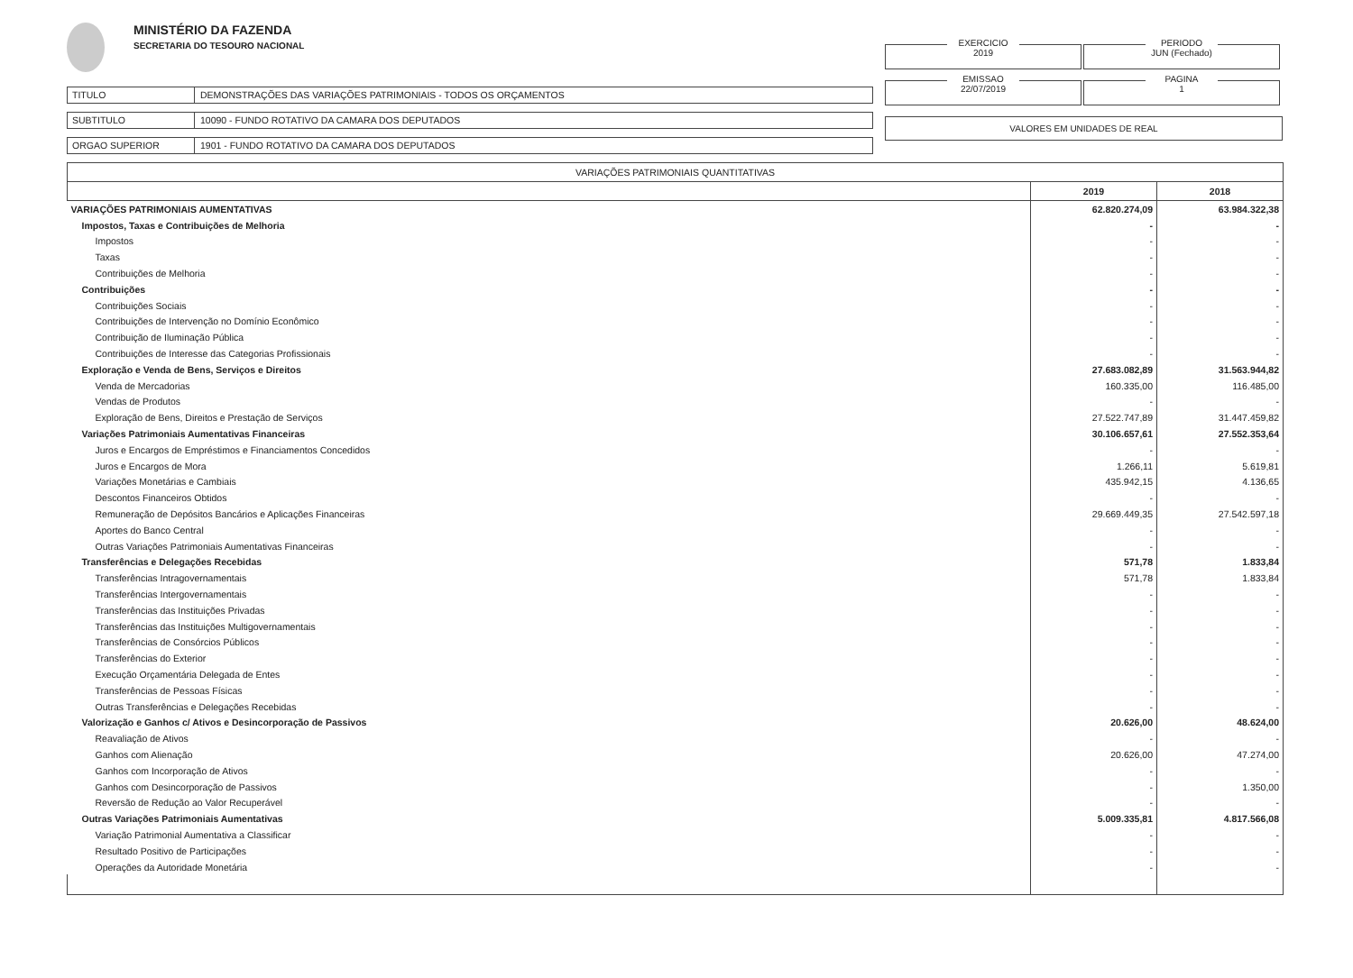MINISTÉRIO DA FAZENDA
SECRETARIA DO TESOURO NACIONAL
TITULO DEMONSTRAÇÕES DAS VARIAÇÕES PATRIMONIAIS - TODOS OS ORÇAMENTOS
SUBTITULO 10090 - FUNDO ROTATIVO DA CAMARA DOS DEPUTADOS
ORGAO SUPERIOR 1901 - FUNDO ROTATIVO DA CAMARA DOS DEPUTADOS
EXERCICIO 2019
PERIODO JUN (Fechado)
EMISSAO 22/07/2019
PAGINA 1
VALORES EM UNIDADES DE REAL
| VARIAÇÕES PATRIMONIAIS QUANTITATIVAS | | |
| --- | --- | --- |
| | 2019 | 2018 |
| VARIAÇÕES PATRIMONIAIS AUMENTATIVAS | 62.820.274,09 | 63.984.322,38 |
| Impostos, Taxas e Contribuições de Melhoria | - | - |
| Impostos | - | - |
| Taxas | - | - |
| Contribuições de Melhoria | - | - |
| Contribuições | - | - |
| Contribuições Sociais | - | - |
| Contribuições de Intervenção no Domínio Econômico | - | - |
| Contribuição de Iluminação Pública | - | - |
| Contribuições de Interesse das Categorias Profissionais | - | - |
| Exploração e Venda de Bens, Serviços e Direitos | 27.683.082,89 | 31.563.944,82 |
| Venda de Mercadorias | 160.335,00 | 116.485,00 |
| Vendas de Produtos | - | - |
| Exploração de Bens, Direitos e Prestação de Serviços | 27.522.747,89 | 31.447.459,82 |
| Variações Patrimoniais Aumentativas Financeiras | 30.106.657,61 | 27.552.353,64 |
| Juros e Encargos de Empréstimos e Financiamentos Concedidos | - | - |
| Juros e Encargos de Mora | 1.266,11 | 5.619,81 |
| Variações Monetárias e Cambiais | 435.942,15 | 4.136,65 |
| Descontos Financeiros Obtidos | - | - |
| Remuneração de Depósitos Bancários e Aplicações Financeiras | 29.669.449,35 | 27.542.597,18 |
| Aportes do Banco Central | - | - |
| Outras Variações Patrimoniais Aumentativas Financeiras | - | - |
| Transferências e Delegações Recebidas | 571,78 | 1.833,84 |
| Transferências Intragovernamentais | 571,78 | 1.833,84 |
| Transferências Intergovernamentais | - | - |
| Transferências das Instituições Privadas | - | - |
| Transferências das Instituições Multigovernamentais | - | - |
| Transferências de Consórcios Públicos | - | - |
| Transferências do Exterior | - | - |
| Execução Orçamentária Delegada de Entes | - | - |
| Transferências de Pessoas Físicas | - | - |
| Outras Transferências e Delegações Recebidas | - | - |
| Valorização e Ganhos c/ Ativos e Desincorporação de Passivos | 20.626,00 | 48.624,00 |
| Reavaliação de Ativos | - | - |
| Ganhos com Alienação | 20.626,00 | 47.274,00 |
| Ganhos com Incorporação de Ativos | - | - |
| Ganhos com Desincorporação de Passivos | - | 1.350,00 |
| Reversão de Redução ao Valor Recuperável | - | - |
| Outras Variações Patrimoniais Aumentativas | 5.009.335,81 | 4.817.566,08 |
| Variação Patrimonial Aumentativa a Classificar | - | - |
| Resultado Positivo de Participações | - | - |
| Operações da Autoridade Monetária | - | - |